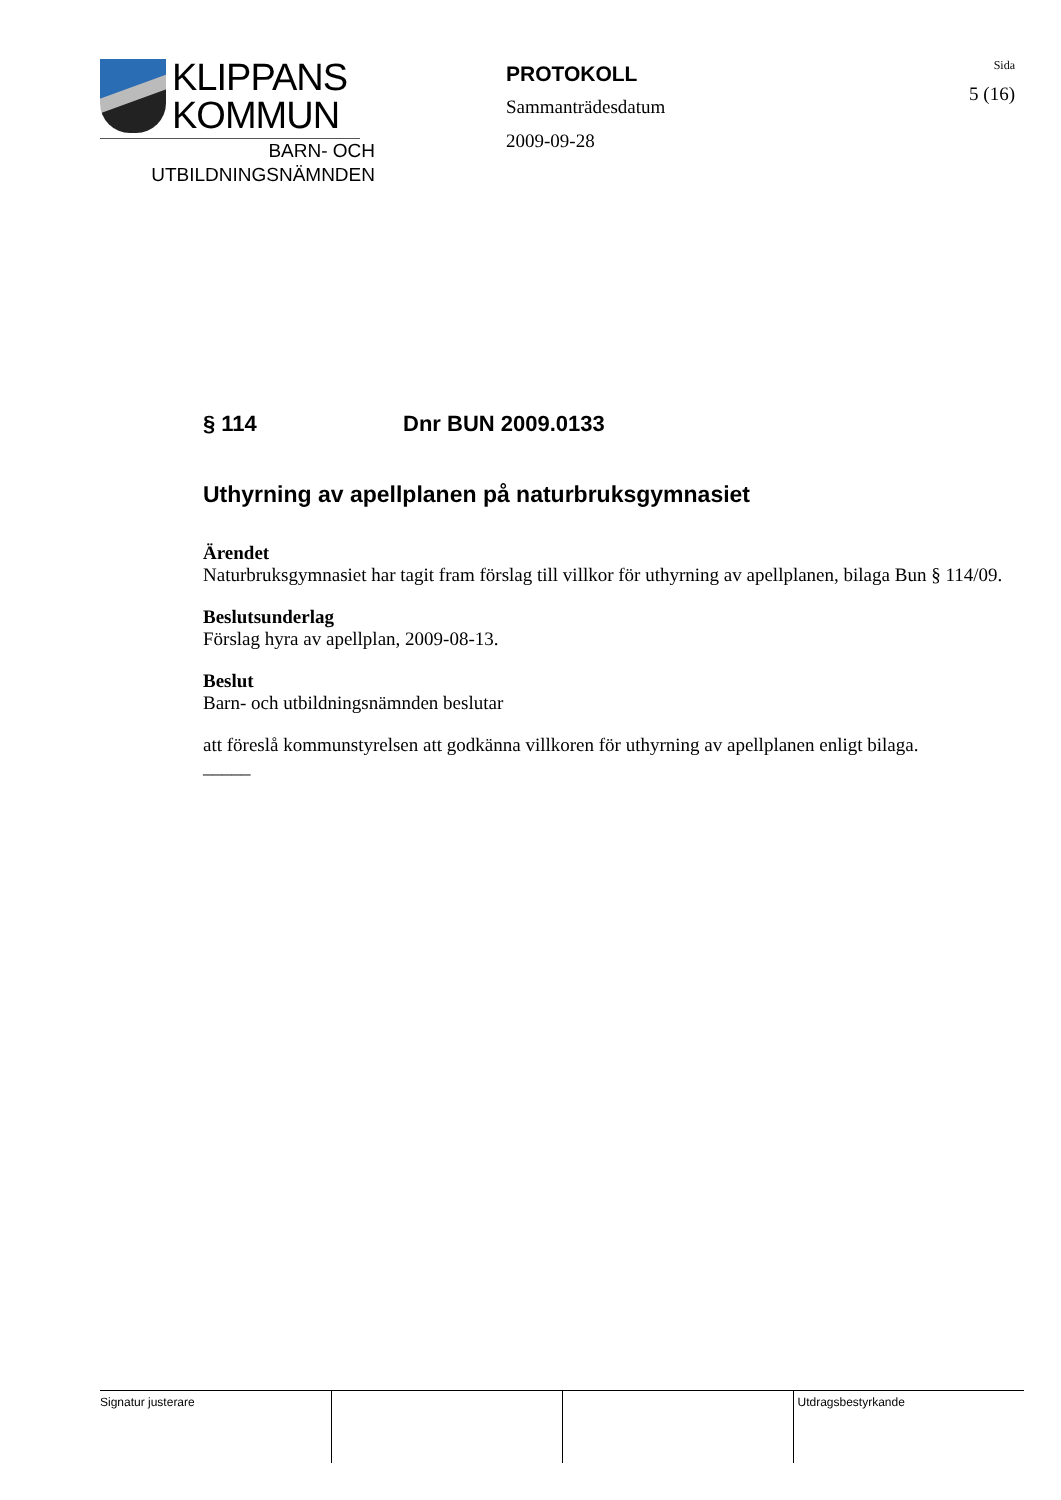KLIPPANS
KOMMUN
BARN- OCH
UTBILDNINGSNÄMNDEN
PROTOKOLL
Sammanträdesdatum
2009-09-28
Sida
5 (16)
§ 114 Dnr BUN 2009.0133
Uthyrning av apellplanen på naturbruksgymnasiet
Ärendet
Naturbruksgymnasiet har tagit fram förslag till villkor för uthyrning av apellplanen, bilaga Bun § 114/09.
Beslutsunderlag
Förslag hyra av apellplan, 2009-08-13.
Beslut
Barn- och utbildningsnämnden beslutar
att föreslå kommunstyrelsen att godkänna villkoren för uthyrning av apellplanen enligt bilaga.
_____
| Signatur justerare | | | Utdragsbestyrkande |